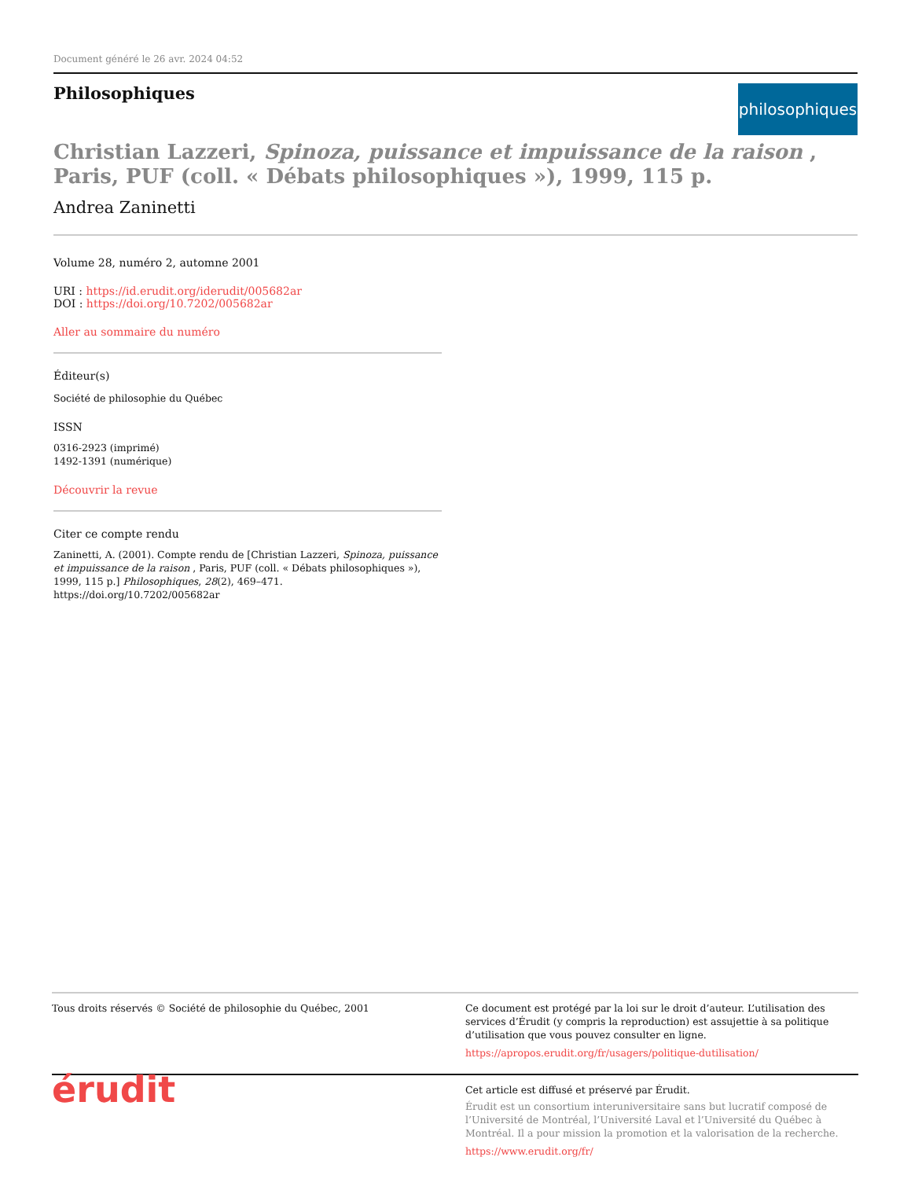Document généré le 26 avr. 2024 04:52
Philosophiques
philosophiques
Christian Lazzeri, Spinoza, puissance et impuissance de la raison , Paris, PUF (coll. « Débats philosophiques »), 1999, 115 p.
Andrea Zaninetti
Volume 28, numéro 2, automne 2001
URI : https://id.erudit.org/iderudit/005682ar
DOI : https://doi.org/10.7202/005682ar
Aller au sommaire du numéro
Éditeur(s)
Société de philosophie du Québec
ISSN
0316-2923 (imprimé)
1492-1391 (numérique)
Découvrir la revue
Citer ce compte rendu
Zaninetti, A. (2001). Compte rendu de [Christian Lazzeri, Spinoza, puissance et impuissance de la raison , Paris, PUF (coll. « Débats philosophiques »), 1999, 115 p.] Philosophiques, 28(2), 469–471. https://doi.org/10.7202/005682ar
Tous droits réservés © Société de philosophie du Québec, 2001 Ce document est protégé par la loi sur le droit d’auteur. L’utilisation des services d’Érudit (y compris la reproduction) est assujettie à sa politique d’utilisation que vous pouvez consulter en ligne.
https://apropos.erudit.org/fr/usagers/politique-dutilisation/
érudit
Cet article est diffusé et préservé par Érudit.
Érudit est un consortium interuniversitaire sans but lucratif composé de l’Université de Montréal, l’Université Laval et l’Université du Québec à Montréal. Il a pour mission la promotion et la valorisation de la recherche.
https://www.erudit.org/fr/